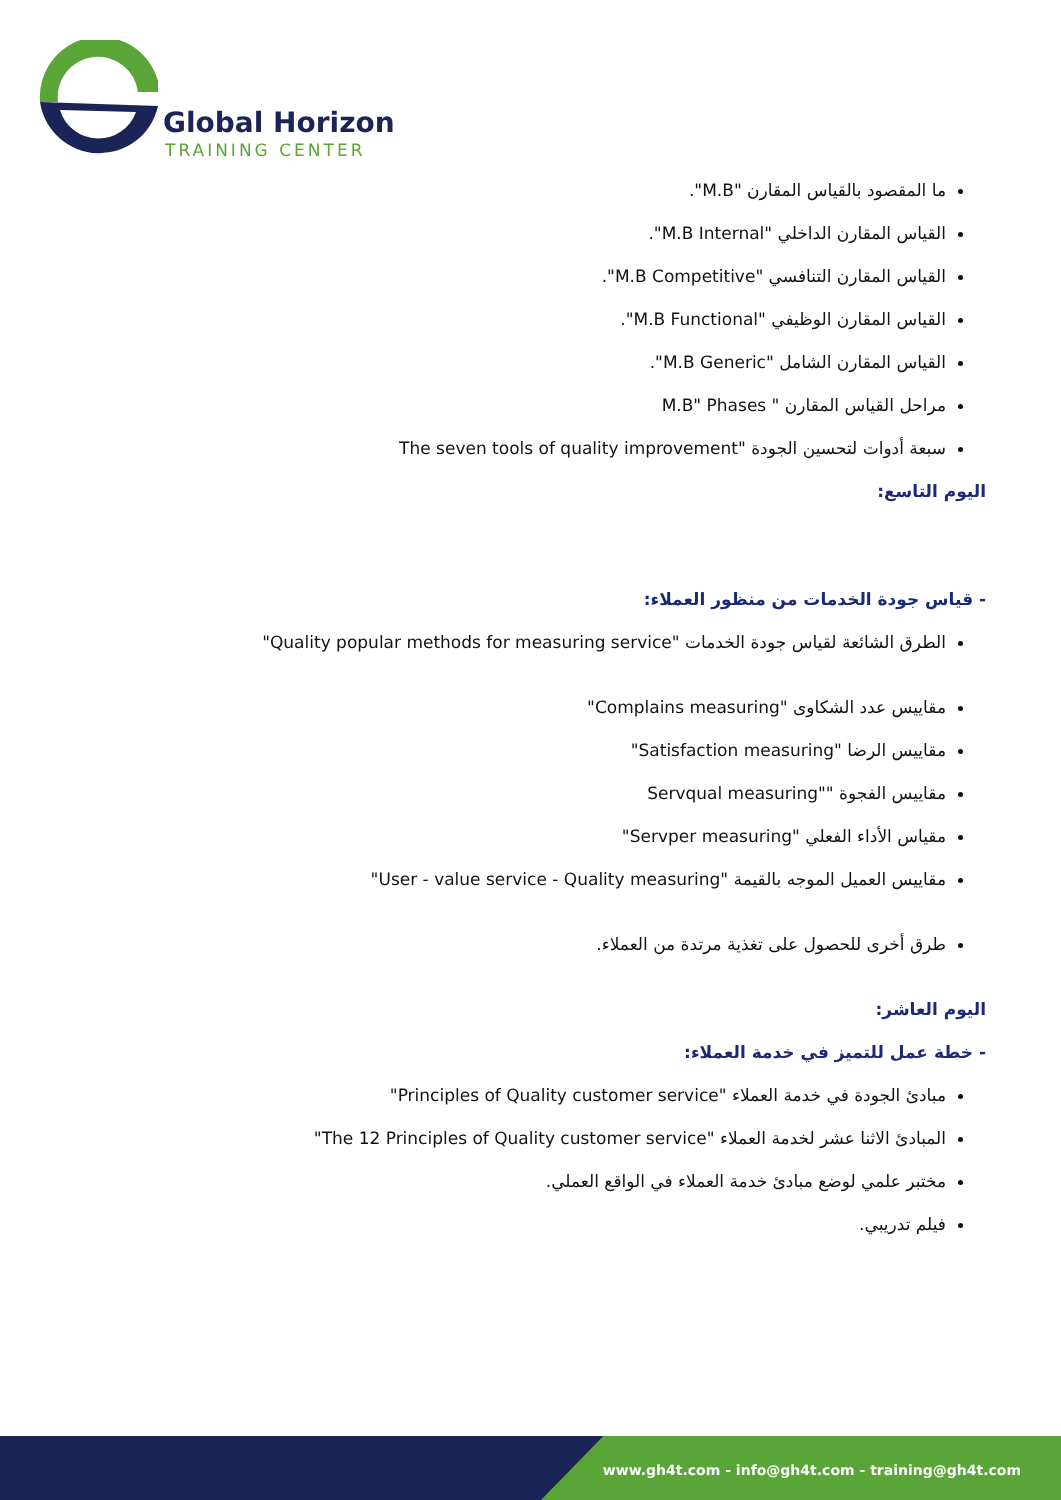Global Horizon
TRAINING CENTER
ما المقصود بالقياس المقارن "M.B".
القياس المقارن الداخلي "M.B Internal".
القياس المقارن التنافسي "M.B Competitive".
القياس المقارن الوظيفي "M.B Functional".
القياس المقارن الشامل "M.B Generic".
مراحل القياس المقارن " M.B" Phases
سبعة أدوات لتحسين الجودة "The seven tools of quality improvement
اليوم التاسع:
- قياس جودة الخدمات من منظور العملاء:
الطرق الشائعة لقياس جودة الخدمات "Quality popular methods for measuring service"
مقاييس عدد الشكاوى "Complains measuring"
مقاييس الرضا "Satisfaction measuring"
مقاييس الفجوة ""Servqual measuring
مقياس الأداء الفعلي "Servper measuring"
مقاييس العميل الموجه بالقيمة "User - value service - Quality measuring"
طرق أخرى للحصول على تغذية مرتدة من العملاء.
اليوم العاشر:
- خطة عمل للتميز في خدمة العملاء:
مبادئ الجودة في خدمة العملاء "Principles of Quality customer service"
المبادئ الاثنا عشر لخدمة العملاء "The 12 Principles of Quality customer service"
مختبر علمي لوضع مبادئ خدمة العملاء في الواقع العملي.
فيلم تدريبي.
www.gh4t.com - info@gh4t.com - training@gh4t.com